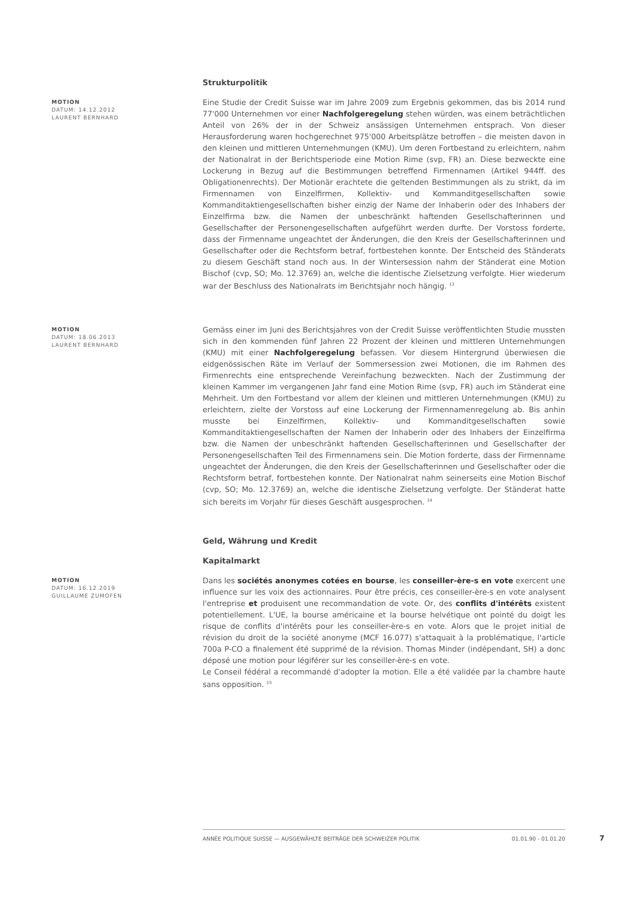Strukturpolitik
MOTION
DATUM: 14.12.2012
LAURENT BERNHARD
Eine Studie der Credit Suisse war im Jahre 2009 zum Ergebnis gekommen, das bis 2014 rund 77'000 Unternehmen vor einer Nachfolgeregelung stehen würden, was einem beträchtlichen Anteil von 26% der in der Schweiz ansässigen Unternehmen entsprach. Von dieser Herausforderung waren hochgerechnet 975'000 Arbeitsplätze betroffen – die meisten davon in den kleinen und mittleren Unternehmungen (KMU). Um deren Fortbestand zu erleichtern, nahm der Nationalrat in der Berichtsperiode eine Motion Rime (svp, FR) an. Diese bezweckte eine Lockerung in Bezug auf die Bestimmungen betreffend Firmennamen (Artikel 944ff. des Obligationenrechts). Der Motionär erachtete die geltenden Bestimmungen als zu strikt, da im Firmennamen von Einzelfirmen, Kollektiv- und Kommanditgesellschaften sowie Kommanditaktiengesellschaften bisher einzig der Name der Inhaberin oder des Inhabers der Einzelfirma bzw. die Namen der unbeschränkt haftenden Gesellschafterinnen und Gesellschafter der Personengesellschaften aufgeführt werden durfte. Der Vorstoss forderte, dass der Firmenname ungeachtet der Änderungen, die den Kreis der Gesellschafterinnen und Gesellschafter oder die Rechtsform betraf, fortbestehen konnte. Der Entscheid des Ständerats zu diesem Geschäft stand noch aus. In der Wintersession nahm der Ständerat eine Motion Bischof (cvp, SO; Mo. 12.3769) an, welche die identische Zielsetzung verfolgte. Hier wiederum war der Beschluss des Nationalrats im Berichtsjahr noch hängig. <sup>13</sup>
MOTION
DATUM: 18.06.2013
LAURENT BERNHARD
Gemäss einer im Juni des Berichtsjahres von der Credit Suisse veröffentlichten Studie mussten sich in den kommenden fünf Jahren 22 Prozent der kleinen und mittleren Unternehmungen (KMU) mit einer Nachfolgeregelung befassen. Vor diesem Hintergrund überwiesen die eidgenössischen Räte im Verlauf der Sommersession zwei Motionen, die im Rahmen des Firmenrechts eine entsprechende Vereinfachung bezweckten. Nach der Zustimmung der kleinen Kammer im vergangenen Jahr fand eine Motion Rime (svp, FR) auch im Ständerat eine Mehrheit. Um den Fortbestand vor allem der kleinen und mittleren Unternehmungen (KMU) zu erleichtern, zielte der Vorstoss auf eine Lockerung der Firmennamenregelung ab. Bis anhin musste bei Einzelfirmen, Kollektiv- und Kommanditgesellschaften sowie Kommanditaktiengesellschaften der Namen der Inhaberin oder des Inhabers der Einzelfirma bzw. die Namen der unbeschränkt haftenden Gesellschafterinnen und Gesellschafter der Personengesellschaften Teil des Firmennamens sein. Die Motion forderte, dass der Firmenname ungeachtet der Änderungen, die den Kreis der Gesellschafterinnen und Gesellschafter oder die Rechtsform betraf, fortbestehen konnte. Der Nationalrat nahm seinerseits eine Motion Bischof (cvp, SO; Mo. 12.3769) an, welche die identische Zielsetzung verfolgte. Der Ständerat hatte sich bereits im Vorjahr für dieses Geschäft ausgesprochen. <sup>14</sup>
Geld, Währung und Kredit
Kapitalmarkt
MOTION
DATUM: 16.12.2019
GUILLAUME ZUMOFEN
Dans les sociétés anonymes cotées en bourse, les conseiller-ère-s en vote exercent une influence sur les voix des actionnaires. Pour être précis, ces conseiller-ère-s en vote analysent l'entreprise et produisent une recommandation de vote. Or, des conflits d'intérêts existent potentiellement. L'UE, la bourse américaine et la bourse helvétique ont pointé du doigt les risque de conflits d'intérêts pour les conseiller-ère-s en vote. Alors que le projet initial de révision du droit de la société anonyme (MCF 16.077) s'attaquait à la problématique, l'article 700a P-CO a finalement été supprimé de la révision. Thomas Minder (indépendant, SH) a donc déposé une motion pour légiférer sur les conseiller-ère-s en vote.
Le Conseil fédéral a recommandé d'adopter la motion. Elle a été validée par la chambre haute sans opposition. <sup>15</sup>
ANNÉE POLITIQUE SUISSE — AUSGEWÄHLTE BEITRÄGE DER SCHWEIZER POLITIK 01.01.90 - 01.01.20
7